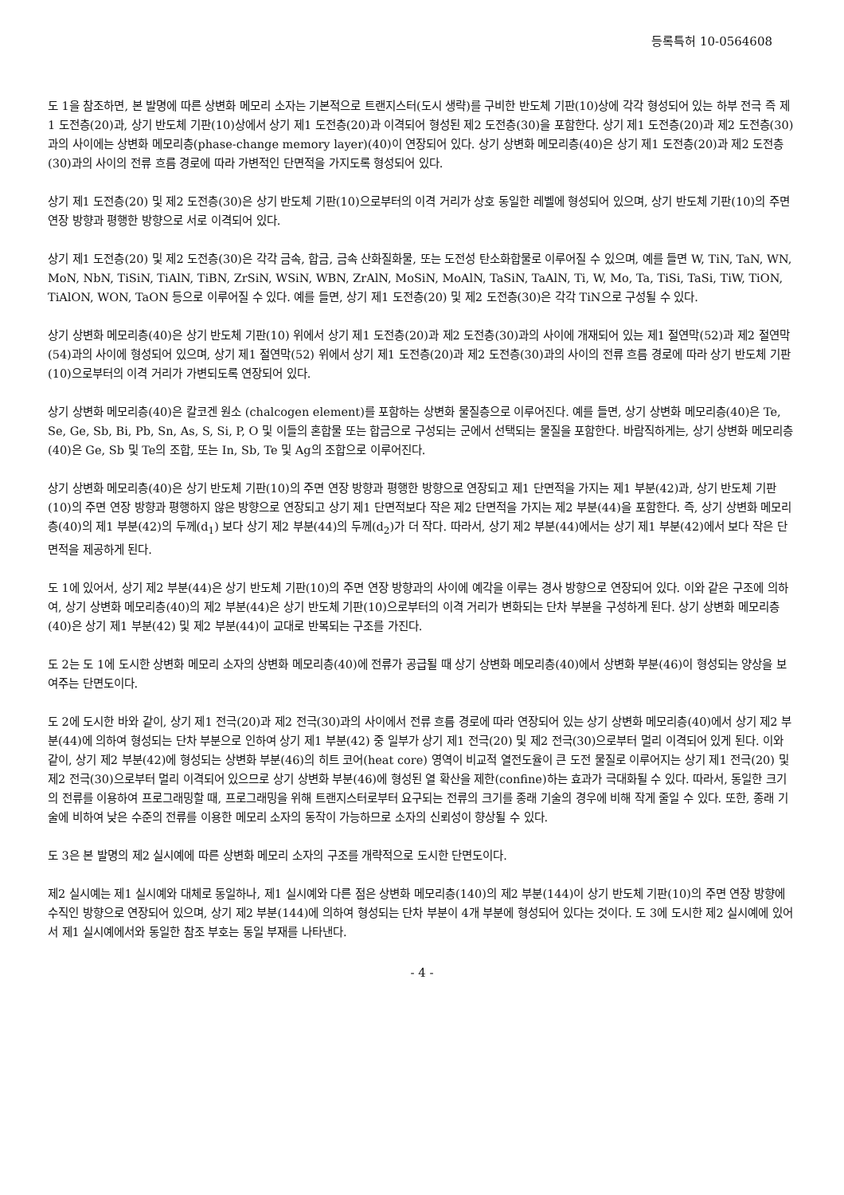등록특허 10-0564608
도 1을 참조하면, 본 발명에 따른 상변화 메모리 소자는 기본적으로 트랜지스터(도시 생략)를 구비한 반도체 기판(10)상에 각각 형성되어 있는 하부 전극 즉 제1 도전층(20)과, 상기 반도체 기판(10)상에서 상기 제1 도전층(20)과 이격되어 형성된 제2 도전층(30)을 포함한다. 상기 제1 도전층(20)과 제2 도전층(30)과의 사이에는 상변화 메모리층(phase-change memory layer)(40)이 연장되어 있다. 상기 상변화 메모리층(40)은 상기 제1 도전층(20)과 제2 도전층(30)과의 사이의 전류 흐름 경로에 따라 가변적인 단면적을 가지도록 형성되어 있다.
상기 제1 도전층(20) 및 제2 도전층(30)은 상기 반도체 기판(10)으로부터의 이격 거리가 상호 동일한 레벨에 형성되어 있으며, 상기 반도체 기판(10)의 주면 연장 방향과 평행한 방향으로 서로 이격되어 있다.
상기 제1 도전층(20) 및 제2 도전층(30)은 각각 금속, 합금, 금속 산화질화물, 또는 도전성 탄소화합물로 이루어질 수 있으며, 예를 들면 W, TiN, TaN, WN, MoN, NbN, TiSiN, TiAlN, TiBN, ZrSiN, WSiN, WBN, ZrAlN, MoSiN, MoAlN, TaSiN, TaAlN, Ti, W, Mo, Ta, TiSi, TaSi, TiW, TiON, TiAlON, WON, TaON 등으로 이루어질 수 있다. 예를 들면, 상기 제1 도전층(20) 및 제2 도전층(30)은 각각 TiN으로 구성될 수 있다.
상기 상변화 메모리층(40)은 상기 반도체 기판(10) 위에서 상기 제1 도전층(20)과 제2 도전층(30)과의 사이에 개재되어 있는 제1 절연막(52)과 제2 절연막(54)과의 사이에 형성되어 있으며, 상기 제1 절연막(52) 위에서 상기 제1 도전층(20)과 제2 도전층(30)과의 사이의 전류 흐름 경로에 따라 상기 반도체 기판(10)으로부터의 이격 거리가 가변되도록 연장되어 있다.
상기 상변화 메모리층(40)은 칼코겐 원소 (chalcogen element)를 포함하는 상변화 물질층으로 이루어진다. 예를 들면, 상기 상변화 메모리층(40)은 Te, Se, Ge, Sb, Bi, Pb, Sn, As, S, Si, P, O 및 이들의 혼합물 또는 합금으로 구성되는 군에서 선택되는 물질을 포함한다. 바람직하게는, 상기 상변화 메모리층(40)은 Ge, Sb 및 Te의 조합, 또는 In, Sb, Te 및 Ag의 조합으로 이루어진다.
상기 상변화 메모리층(40)은 상기 반도체 기판(10)의 주면 연장 방향과 평행한 방향으로 연장되고 제1 단면적을 가지는 제1 부분(42)과, 상기 반도체 기판(10)의 주면 연장 방향과 평행하지 않은 방향으로 연장되고 상기 제1 단면적보다 작은 제2 단면적을 가지는 제2 부분(44)을 포함한다. 즉, 상기 상변화 메모리층(40)의 제1 부분(42)의 두께(d<sub>1</sub>) 보다 상기 제2 부분(44)의 두께(d<sub>2</sub>)가 더 작다. 따라서, 상기 제2 부분(44)에서는 상기 제1 부분(42)에서 보다 작은 단면적을 제공하게 된다.
도 1에 있어서, 상기 제2 부분(44)은 상기 반도체 기판(10)의 주면 연장 방향과의 사이에 예각을 이루는 경사 방향으로 연장되어 있다. 이와 같은 구조에 의하여, 상기 상변화 메모리층(40)의 제2 부분(44)은 상기 반도체 기판(10)으로부터의 이격 거리가 변화되는 단차 부분을 구성하게 된다. 상기 상변화 메모리층(40)은 상기 제1 부분(42) 및 제2 부분(44)이 교대로 반복되는 구조를 가진다.
도 2는 도 1에 도시한 상변화 메모리 소자의 상변화 메모리층(40)에 전류가 공급될 때 상기 상변화 메모리층(40)에서 상변화 부분(46)이 형성되는 양상을 보여주는 단면도이다.
도 2에 도시한 바와 같이, 상기 제1 전극(20)과 제2 전극(30)과의 사이에서 전류 흐름 경로에 따라 연장되어 있는 상기 상변화 메모리층(40)에서 상기 제2 부분(44)에 의하여 형성되는 단차 부분으로 인하여 상기 제1 부분(42) 중 일부가 상기 제1 전극(20) 및 제2 전극(30)으로부터 멀리 이격되어 있게 된다. 이와 같이, 상기 제2 부분(42)에 형성되는 상변화 부분(46)의 히트 코어(heat core) 영역이 비교적 열전도율이 큰 도전 물질로 이루어지는 상기 제1 전극(20) 및 제2 전극(30)으로부터 멀리 이격되어 있으므로 상기 상변화 부분(46)에 형성된 열 확산을 제한(confine)하는 효과가 극대화될 수 있다. 따라서, 동일한 크기의 전류를 이용하여 프로그래밍할 때, 프로그래밍을 위해 트랜지스터로부터 요구되는 전류의 크기를 종래 기술의 경우에 비해 작게 줄일 수 있다. 또한, 종래 기술에 비하여 낮은 수준의 전류를 이용한 메모리 소자의 동작이 가능하므로 소자의 신뢰성이 향상될 수 있다.
도 3은 본 발명의 제2 실시예에 따른 상변화 메모리 소자의 구조를 개략적으로 도시한 단면도이다.
제2 실시예는 제1 실시예와 대체로 동일하나, 제1 실시예와 다른 점은 상변화 메모리층(140)의 제2 부분(144)이 상기 반도체 기판(10)의 주면 연장 방향에 수직인 방향으로 연장되어 있으며, 상기 제2 부분(144)에 의하여 형성되는 단차 부분이 4개 부분에 형성되어 있다는 것이다. 도 3에 도시한 제2 실시예에 있어서 제1 실시예에서와 동일한 참조 부호는 동일 부재를 나타낸다.
- 4 -